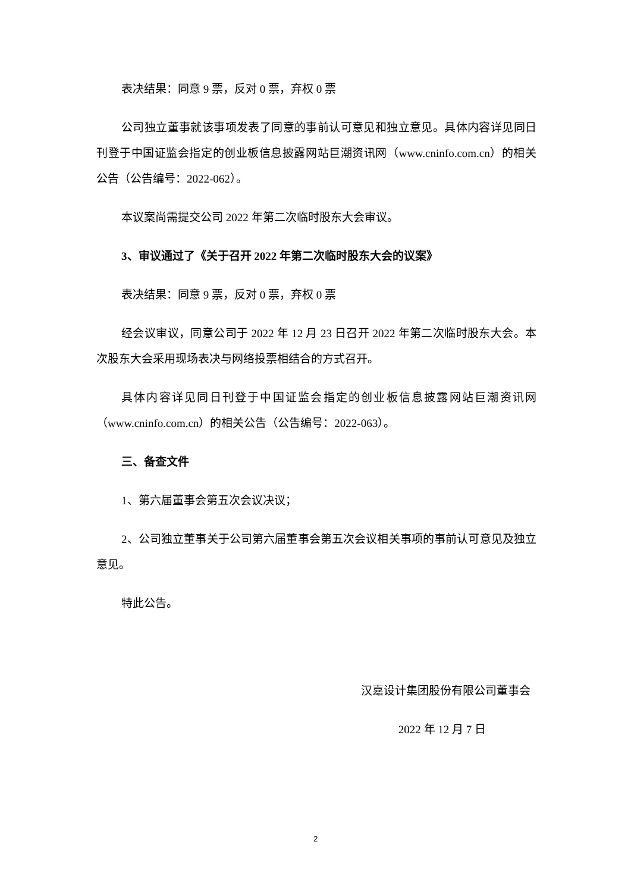表决结果：同意 9 票，反对 0 票，弃权 0 票
公司独立董事就该事项发表了同意的事前认可意见和独立意见。具体内容详见同日刊登于中国证监会指定的创业板信息披露网站巨潮资讯网（www.cninfo.com.cn）的相关公告（公告编号：2022-062）。
本议案尚需提交公司 2022 年第二次临时股东大会审议。
3、审议通过了《关于召开 2022 年第二次临时股东大会的议案》
表决结果：同意 9 票，反对 0 票，弃权 0 票
经会议审议，同意公司于 2022 年 12 月 23 日召开 2022 年第二次临时股东大会。本次股东大会采用现场表决与网络投票相结合的方式召开。
具体内容详见同日刊登于中国证监会指定的创业板信息披露网站巨潮资讯网（www.cninfo.com.cn）的相关公告（公告编号：2022-063）。
三、备查文件
1、第六届董事会第五次会议决议；
2、公司独立董事关于公司第六届董事会第五次会议相关事项的事前认可意见及独立意见。
特此公告。
汉嘉设计集团股份有限公司董事会
2022 年 12 月 7 日
2